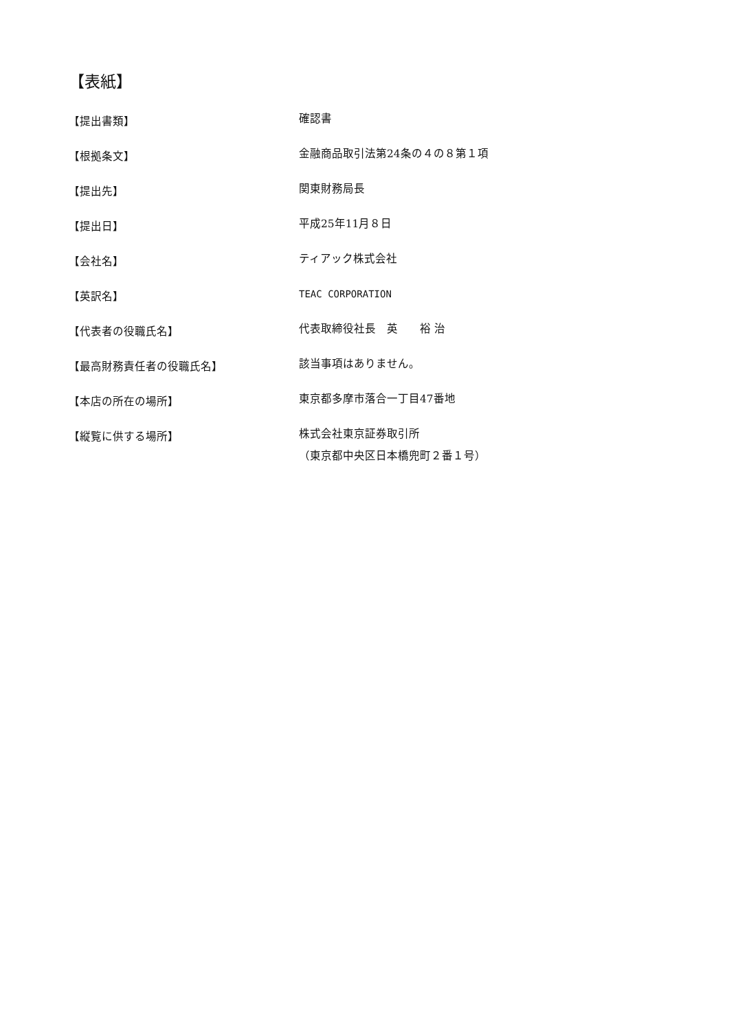【表紙】
【提出書類】
確認書
【根拠条文】
金融商品取引法第24条の４の８第１項
【提出先】
関東財務局長
【提出日】
平成25年11月８日
【会社名】
ティアック株式会社
【英訳名】
TEAC CORPORATION
【代表者の役職氏名】
代表取締役社長　英　　裕 治
【最高財務責任者の役職氏名】
該当事項はありません。
【本店の所在の場所】
東京都多摩市落合一丁目47番地
【縦覧に供する場所】
株式会社東京証券取引所
（東京都中央区日本橋兜町２番１号）